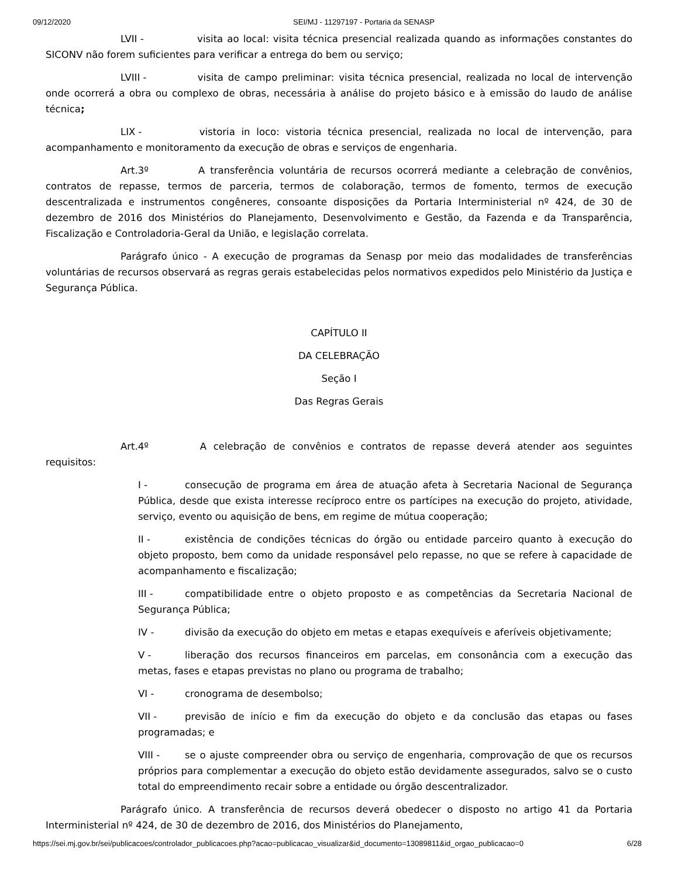09/12/2020 SEI/MJ - 11297197 - Portaria da SENASP
LVII - visita ao local: visita técnica presencial realizada quando as informações constantes do SICONV não forem suficientes para verificar a entrega do bem ou serviço;
LVIII - visita de campo preliminar: visita técnica presencial, realizada no local de intervenção onde ocorrerá a obra ou complexo de obras, necessária à análise do projeto básico e à emissão do laudo de análise técnica;
LIX - vistoria in loco: vistoria técnica presencial, realizada no local de intervenção, para acompanhamento e monitoramento da execução de obras e serviços de engenharia.
Art.3º A transferência voluntária de recursos ocorrerá mediante a celebração de convênios, contratos de repasse, termos de parceria, termos de colaboração, termos de fomento, termos de execução descentralizada e instrumentos congêneres, consoante disposições da Portaria Interministerial nº 424, de 30 de dezembro de 2016 dos Ministérios do Planejamento, Desenvolvimento e Gestão, da Fazenda e da Transparência, Fiscalização e Controladoria-Geral da União, e legislação correlata.
Parágrafo único - A execução de programas da Senasp por meio das modalidades de transferências voluntárias de recursos observará as regras gerais estabelecidas pelos normativos expedidos pelo Ministério da Justiça e Segurança Pública.
CAPÍTULO II
DA CELEBRAÇÃO
Seção I
Das Regras Gerais
Art.4º A celebração de convênios e contratos de repasse deverá atender aos seguintes requisitos:
I - consecução de programa em área de atuação afeta à Secretaria Nacional de Segurança Pública, desde que exista interesse recíproco entre os partícipes na execução do projeto, atividade, serviço, evento ou aquisição de bens, em regime de mútua cooperação;
II - existência de condições técnicas do órgão ou entidade parceiro quanto à execução do objeto proposto, bem como da unidade responsável pelo repasse, no que se refere à capacidade de acompanhamento e fiscalização;
III - compatibilidade entre o objeto proposto e as competências da Secretaria Nacional de Segurança Pública;
IV - divisão da execução do objeto em metas e etapas exequíveis e aferíveis objetivamente;
V - liberação dos recursos financeiros em parcelas, em consonância com a execução das metas, fases e etapas previstas no plano ou programa de trabalho;
VI - cronograma de desembolso;
VII - previsão de início e fim da execução do objeto e da conclusão das etapas ou fases programadas; e
VIII - se o ajuste compreender obra ou serviço de engenharia, comprovação de que os recursos próprios para complementar a execução do objeto estão devidamente assegurados, salvo se o custo total do empreendimento recair sobre a entidade ou órgão descentralizador.
Parágrafo único. A transferência de recursos deverá obedecer o disposto no artigo 41 da Portaria Interministerial nº 424, de 30 de dezembro de 2016, dos Ministérios do Planejamento,
https://sei.mj.gov.br/sei/publicacoes/controlador_publicacoes.php?acao=publicacao_visualizar&id_documento=13089811&id_orgao_publicacao=0 6/28